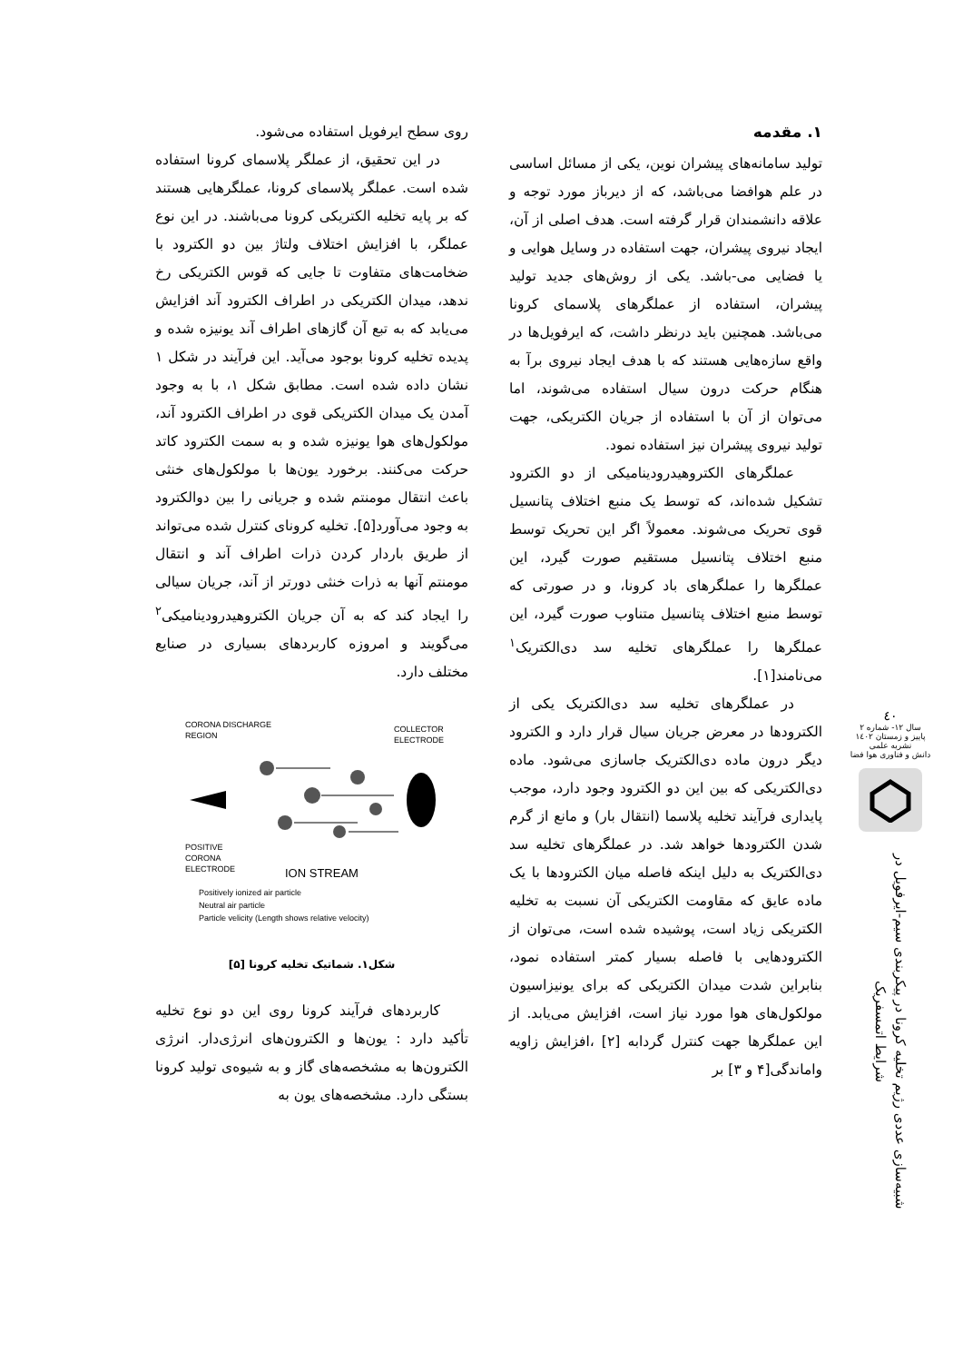٤٠
سال ۱۲- شماره ۲
پاییز و زمستان ۱٤٠۲
نشریه علمی
دانش و فناوری هوا فضا
شبیه‌سازی عددی رژیم تخلیه کرونا در پیکربندی سیم-ایرفویل در شرایط اتمسفریک
۱. مقدمه
تولید سامانه‌های پیشران نوین، یکی از مسائل اساسی در علم هوافضا می‌باشد، که از دیرباز مورد توجه و علاقه دانشمندان قرار گرفته است. هدف اصلی از آن، ایجاد نیروی پیشران، جهت استفاده در وسایل هوایی و یا فضایی می-باشد. یکی از روش‌های جدید تولید پیشران، استفاده از عملگرهای پلاسمای کرونا می‌باشد. همچنین باید درنظر داشت، که ایرفویل‌ها در واقع سازه‌هایی هستند که با هدف ایجاد نیروی برآ به هنگام حرکت درون سیال استفاده می‌شوند، اما می‌توان از آن با استفاده از جریان الکتریکی، جهت تولید نیروی پیشران نیز استفاده نمود.
عملگرهای الکتروهیدرودینامیکی از دو الکترود تشکیل شده‌اند، که توسط یک منبع اختلاف پتانسیل قوی تحریک می‌شوند. معمولاً اگر این تحریک توسط منبع اختلاف پتانسیل مستقیم صورت گیرد، این عملگرها را عملگرهای باد کرونا، و در صورتی که توسط منبع اختلاف پتانسیل متناوب صورت گیرد، این عملگرها را عملگرهای تخلیه سد دی‌الکتریک<sup>۱</sup> می‌نامند[۱].
در عملگرهای تخلیه سد دی‌الکتریک یکی از الکترودها در معرض جریان سیال قرار دارد و الکترود دیگر درون ماده دی‌الکتریک جاسازی می‌شود. ماده دی‌الکتریکی که بین این دو الکترود وجود دارد، موجب پایداری فرآیند تخلیه پلاسما (انتقال بار) و مانع از گرم شدن الکترودها خواهد شد. در عملگرهای تخلیه سد دی‌الکتریک به دلیل اینکه فاصله میان الکترودها با یک ماده عایق که مقاومت الکتریکی آن نسبت به تخلیه الکتریکی زیاد است، پوشیده شده است، می‌توان از الکترودهایی با فاصله بسیار کمتر استفاده نمود، بنابراین شدت میدان الکتریکی که برای یونیزاسیون مولکول‌های هوا مورد نیاز است، افزایش می‌یابد. از این عملگرها جهت کنترل گردابه [۲] ،افزایش زاویه واماندگی[۴ و ۳] بر
روی سطح ایرفویل استفاده می‌شود.
در این تحقیق، از عملگر پلاسمای کرونا استفاده شده است. عملگر پلاسمای کرونا، عملگرهایی هستند که بر پایه تخلیه الکتریکی کرونا می‌باشند. در این نوع عملگر، با افزایش اختلاف ولتاژ بین دو الکترود با ضخامت‌های متفاوت تا جایی که قوس الکتریکی رخ ندهد، میدان الکتریکی در اطراف الکترود آند افزایش می‌یابد که به تبع آن گازهای اطراف آند یونیزه شده و پدیده تخلیه کرونا بوجود می‌آید. این فرآیند در شکل ۱ نشان داده شده است. مطابق شکل ۱، با به وجود آمدن یک میدان الکتریکی قوی در اطراف الکترود آند، مولکول‌های هوا یونیزه شده و به سمت الکترود کاتد حرکت می‌کنند. برخورد یون‌ها با مولکول‌های خنثی باعث انتقال مومنتم شده و جریانی را بین دوالکترود به وجود می‌آورد[۵]. تخلیه کرونای کنترل شده می‌تواند از طریق باردار کردن ذرات اطراف آند و انتقال مومنتم آنها به ذرات خنثی دورتر از آند، جریان سیالی را ایجاد کند که به آن جریان الکتروهیدرودینامیکی<sup>۲</sup> می‌گویند و امروزه کاربردهای بسیاری در صنایع مختلف دارد.
CORONA DISCHARGE
REGION
COLLECTOR
ELECTRODE
POSITIVE
CORONA
ELECTRODE
ION STREAM
Positively ionized air particle
Neutral air particle
Particle velicity (Length shows relative velocity)
شکل۱. شماتیک تخلیه کرونا [۵]
کاربردهای فرآیند کرونا روی این دو نوع تخلیه تأکید دارد : یون‌ها و الکترون‌های انرژی‌دار. انرژی الکترون‌ها به مشخصه‌های گاز و به شیوه‌ی تولید کرونا بستگی دارد. مشخصه‌های یون به